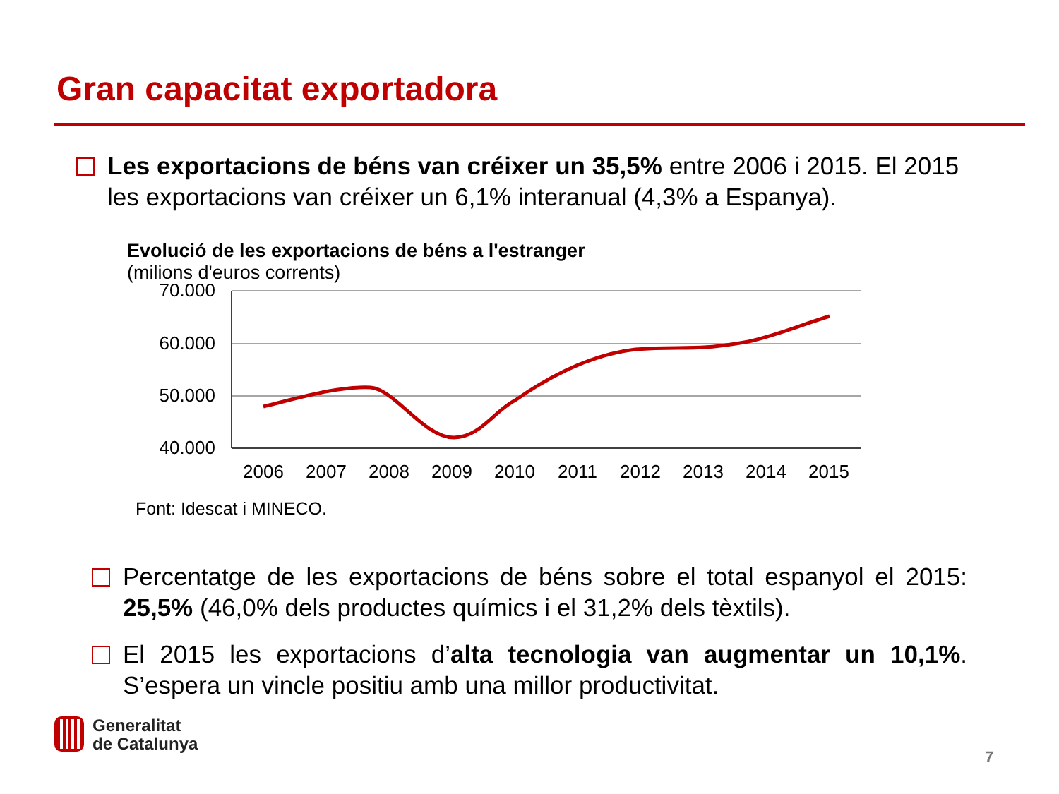Gran capacitat exportadora
Les exportacions de béns van créixer un 35,5% entre 2006 i 2015. El 2015 les exportacions van créixer un 6,1% interanual (4,3% a Espanya).
Evolució de les exportacions de béns a l'estranger
(milions d'euros corrents)
70.000
60.000
50.000
40.000
2006
2007
2008
2009
2010
2011
2012
2013
2014
2015
Font: Idescat i MINECO.
Percentatge de les exportacions de béns sobre el total espanyol el 2015: 25,5% (46,0% dels productes químics i el 31,2% dels tèxtils).
El 2015 les exportacions d’alta tecnologia van augmentar un 10,1%. S’espera un vincle positiu amb una millor productivitat.
Generalitat
de Catalunya
7